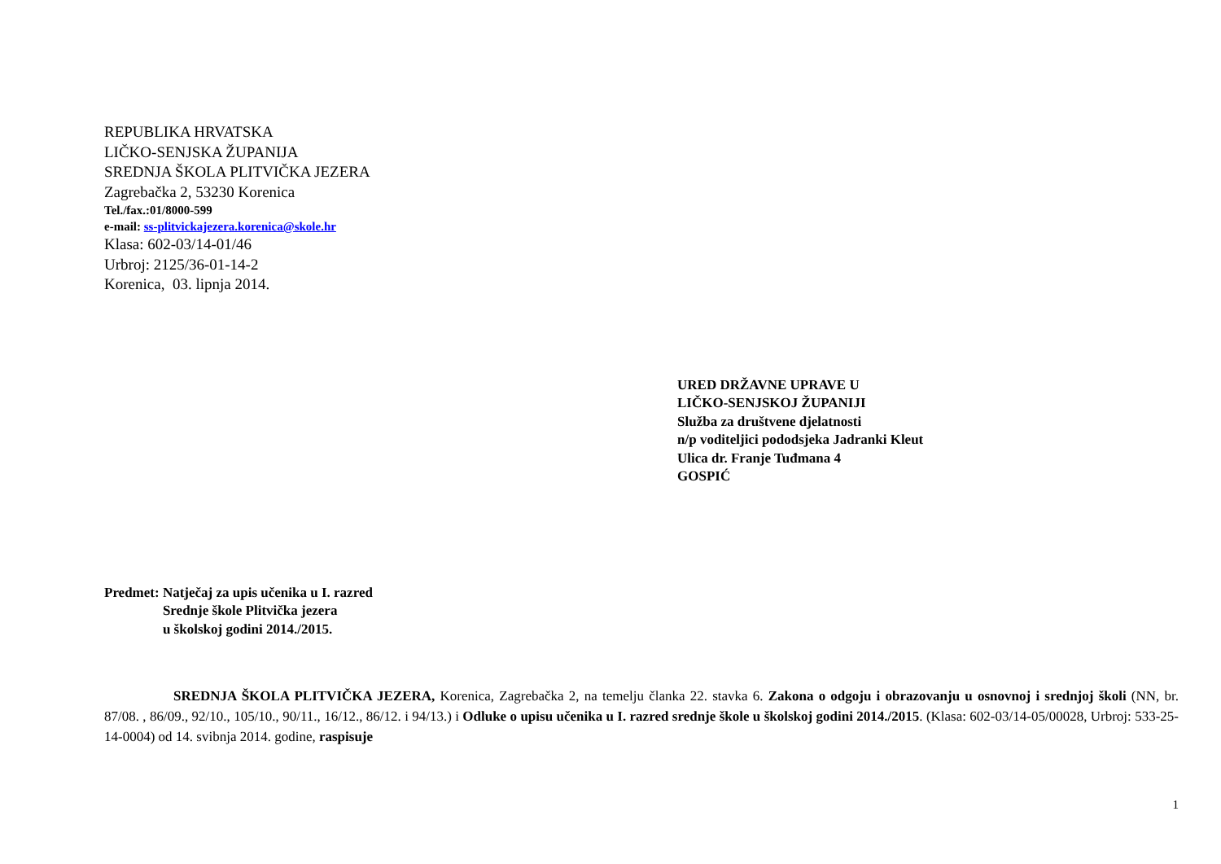REPUBLIKA HRVATSKA
LIČKO-SENJSKA ŽUPANIJA
SREDNJA ŠKOLA PLITVIČKA JEZERA
Zagrebačka 2, 53230 Korenica
Tel./fax.:01/8000-599
e-mail: ss-plitvickajezera.korenica@skole.hr
Klasa: 602-03/14-01/46
Urbroj: 2125/36-01-14-2
Korenica, 03. lipnja 2014.
URED DRŽAVNE UPRAVE U
LIČKO-SENJSKOJ ŽUPANIJI
Služba za društvene djelatnosti
n/p voditeljici pododsjeka Jadranki Kleut
Ulica dr. Franje Tuđmana 4
GOSPIĆ
Predmet: Natječaj za upis učenika u I. razred
Srednje škole Plitvička jezera
u školskoj godini 2014./2015.
SREDNJA ŠKOLA PLITVIČKA JEZERA, Korenica, Zagrebačka 2, na temelju članka 22. stavka 6. Zakona o odgoju i obrazovanju u osnovnoj i srednjoj školi (NN, br. 87/08. , 86/09., 92/10., 105/10., 90/11., 16/12., 86/12. i 94/13.) i Odluke o upisu učenika u I. razred srednje škole u školskoj godini 2014./2015. (Klasa: 602-03/14-05/00028, Urbroj: 533-25-14-0004) od 14. svibnja 2014. godine, raspisuje
1